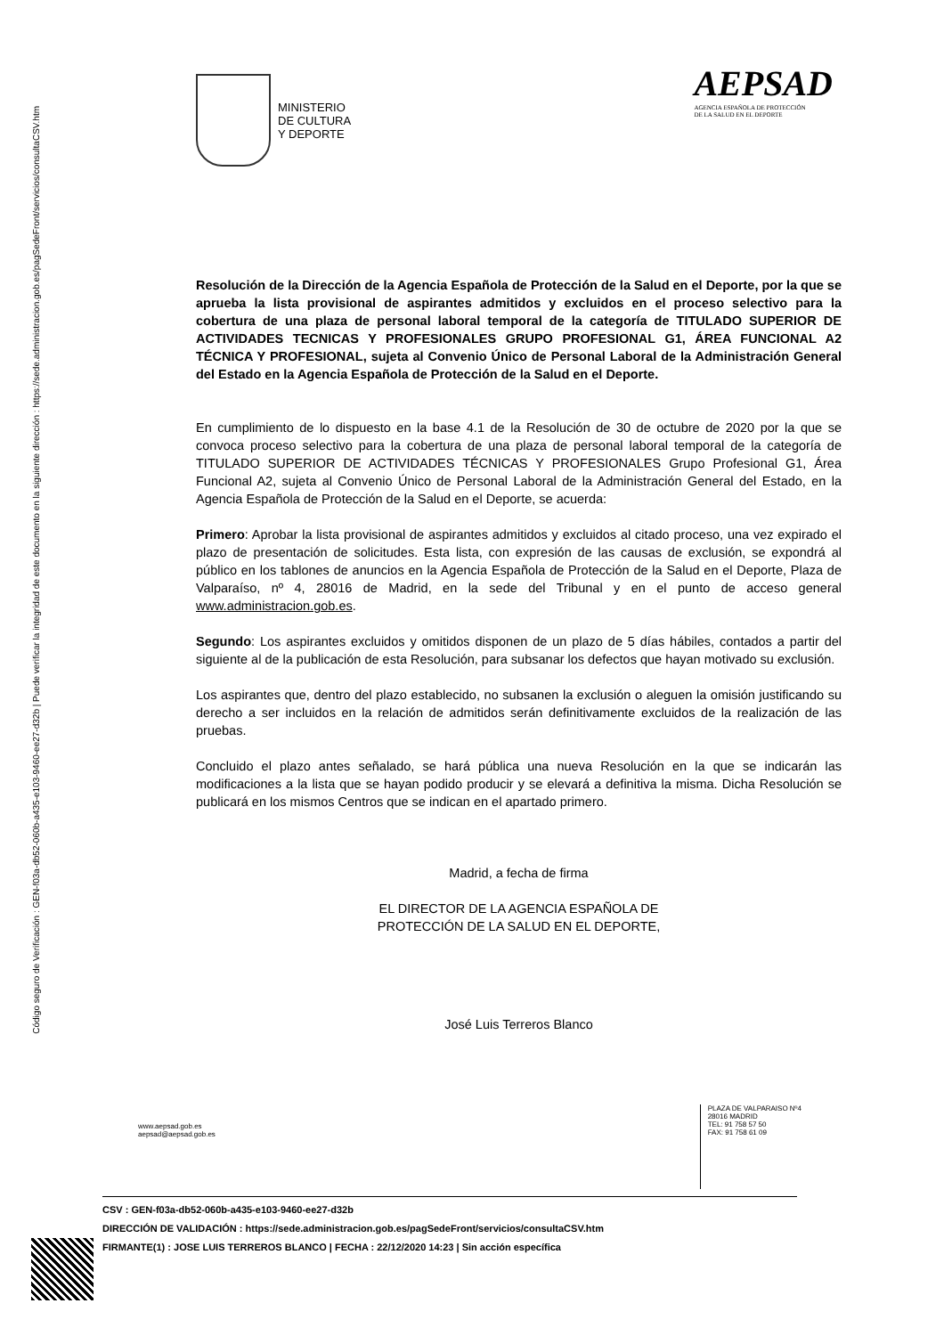Código seguro de Verificación : GEN-f03a-db52-060b-a435-e103-9460-ee27-d32b | Puede verificar la integridad de este documento en la siguiente dirección : https://sede.administracion.gob.es/pagSedeFront/servicios/consultaCSV.htm
MINISTERIO
DE CULTURA
Y DEPORTE
AEPSAD
AGENCIA ESPAÑOLA DE PROTECCIÓN
DE LA SALUD EN EL DEPORTE
Resolución de la Dirección de la Agencia Española de Protección de la Salud en el Deporte, por la que se aprueba la lista provisional de aspirantes admitidos y excluidos en el proceso selectivo para la cobertura de una plaza de personal laboral temporal de la categoría de TITULADO SUPERIOR DE ACTIVIDADES TECNICAS Y PROFESIONALES GRUPO PROFESIONAL G1, ÁREA FUNCIONAL A2 TÉCNICA Y PROFESIONAL, sujeta al Convenio Único de Personal Laboral de la Administración General del Estado en la Agencia Española de Protección de la Salud en el Deporte.
En cumplimiento de lo dispuesto en la base 4.1 de la Resolución de 30 de octubre de 2020 por la que se convoca proceso selectivo para la cobertura de una plaza de personal laboral temporal de la categoría de TITULADO SUPERIOR DE ACTIVIDADES TÉCNICAS Y PROFESIONALES Grupo Profesional G1, Área Funcional A2, sujeta al Convenio Único de Personal Laboral de la Administración General del Estado, en la Agencia Española de Protección de la Salud en el Deporte, se acuerda:
Primero: Aprobar la lista provisional de aspirantes admitidos y excluidos al citado proceso, una vez expirado el plazo de presentación de solicitudes. Esta lista, con expresión de las causas de exclusión, se expondrá al público en los tablones de anuncios en la Agencia Española de Protección de la Salud en el Deporte, Plaza de Valparaíso, nº 4, 28016 de Madrid, en la sede del Tribunal y en el punto de acceso general www.administracion.gob.es.
Segundo: Los aspirantes excluidos y omitidos disponen de un plazo de 5 días hábiles, contados a partir del siguiente al de la publicación de esta Resolución, para subsanar los defectos que hayan motivado su exclusión.
Los aspirantes que, dentro del plazo establecido, no subsanen la exclusión o aleguen la omisión justificando su derecho a ser incluidos en la relación de admitidos serán definitivamente excluidos de la realización de las pruebas.
Concluido el plazo antes señalado, se hará pública una nueva Resolución en la que se indicarán las modificaciones a la lista que se hayan podido producir y se elevará a definitiva la misma. Dicha Resolución se publicará en los mismos Centros que se indican en el apartado primero.
Madrid, a fecha de firma
EL DIRECTOR DE LA AGENCIA ESPAÑOLA DE
PROTECCIÓN DE LA SALUD EN EL DEPORTE,
José Luis Terreros Blanco
www.aepsad.gob.es
aepsad@aepsad.gob.es
PLAZA DE VALPARAISO Nº4
28016 MADRID
TEL: 91 758 57 50
FAX: 91 758 61 09
CSV : GEN-f03a-db52-060b-a435-e103-9460-ee27-d32b
DIRECCIÓN DE VALIDACIÓN : https://sede.administracion.gob.es/pagSedeFront/servicios/consultaCSV.htm
FIRMANTE(1) : JOSE LUIS TERREROS BLANCO | FECHA : 22/12/2020 14:23 | Sin acción específica